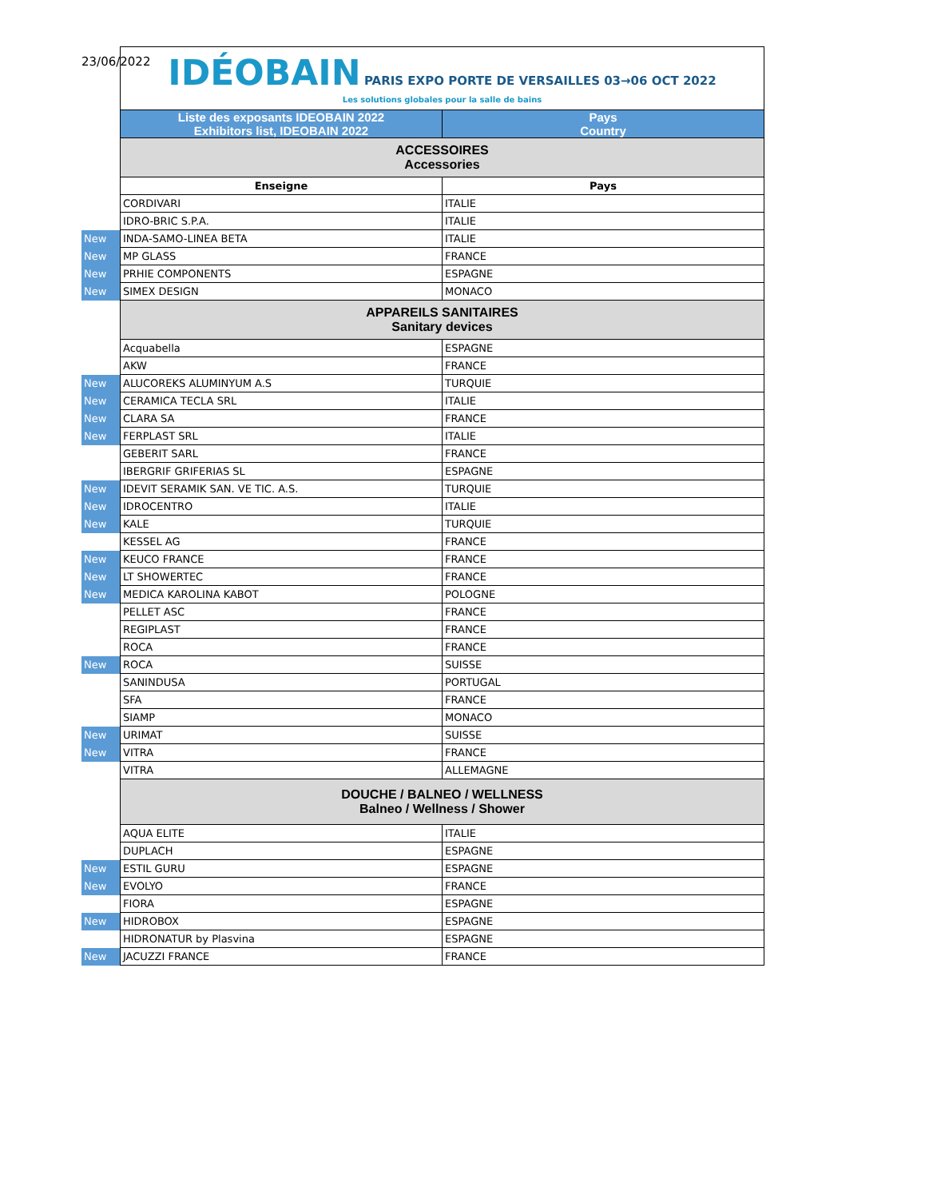23/06/2022
| | IDÉOBAIN PARIS EXPO PORTE DE VERSAILLES 03→06 OCT 2022 Les solutions globales pour la salle de bains | |
| | Liste des exposants IDEOBAIN 2022 Exhibitors list, IDEOBAIN 2022 | Pays Country |
| | ACCESSOIRES Accessories | |
| | Enseigne | Pays |
| | CORDIVARI | ITALIE |
| | IDRO-BRIC S.P.A. | ITALIE |
| New | INDA-SAMO-LINEA BETA | ITALIE |
| New | MP GLASS | FRANCE |
| New | PRHIE COMPONENTS | ESPAGNE |
| New | SIMEX DESIGN | MONACO |
| | APPAREILS SANITAIRES Sanitary devices | |
| | Acquabella | ESPAGNE |
| | AKW | FRANCE |
| New | ALUCOREKS ALUMINYUM A.S | TURQUIE |
| New | CERAMICA TECLA SRL | ITALIE |
| New | CLARA SA | FRANCE |
| New | FERPLAST SRL | ITALIE |
| | GEBERIT SARL | FRANCE |
| | IBERGRIF GRIFERIAS SL | ESPAGNE |
| New | IDEVIT SERAMIK SAN. VE TIC. A.S. | TURQUIE |
| New | IDROCENTRO | ITALIE |
| New | KALE | TURQUIE |
| | KESSEL AG | FRANCE |
| New | KEUCO FRANCE | FRANCE |
| New | LT SHOWERTEC | FRANCE |
| New | MEDICA KAROLINA KABOT | POLOGNE |
| | PELLET ASC | FRANCE |
| | REGIPLAST | FRANCE |
| | ROCA | FRANCE |
| New | ROCA | SUISSE |
| | SANINDUSA | PORTUGAL |
| | SFA | FRANCE |
| | SIAMP | MONACO |
| New | URIMAT | SUISSE |
| New | VITRA | FRANCE |
| | VITRA | ALLEMAGNE |
| | DOUCHE / BALNEO / WELLNESS Balneo / Wellness / Shower | |
| | AQUA ELITE | ITALIE |
| | DUPLACH | ESPAGNE |
| New | ESTIL GURU | ESPAGNE |
| New | EVOLYO | FRANCE |
| | FIORA | ESPAGNE |
| New | HIDROBOX | ESPAGNE |
| | HIDRONATUR by Plasvina | ESPAGNE |
| New | JACUZZI FRANCE | FRANCE |